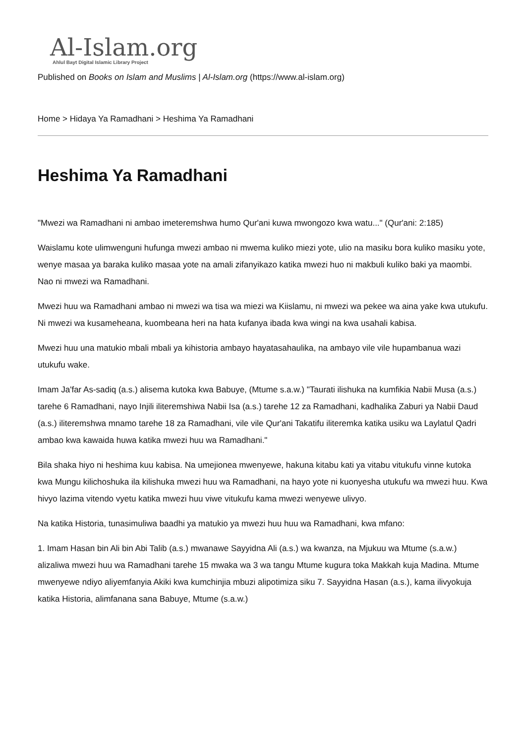Al-Islam.org
Ahlul Bayt Digital Islamic Library Project
Published on Books on Islam and Muslims | Al-Islam.org (https://www.al-islam.org)
Home > Hidaya Ya Ramadhani > Heshima Ya Ramadhani
Heshima Ya Ramadhani
"Mwezi wa Ramadhani ni ambao imeteremshwa humo Qur'ani kuwa mwongozo kwa watu..." (Qur'ani: 2:185)
Waislamu kote ulimwenguni hufunga mwezi ambao ni mwema kuliko miezi yote, ulio na masiku bora kuliko masiku yote, wenye masaa ya baraka kuliko masaa yote na amali zifanyikazo katika mwezi huo ni makbuli kuliko baki ya maombi. Nao ni mwezi wa Ramadhani.
Mwezi huu wa Ramadhani ambao ni mwezi wa tisa wa miezi wa Kiislamu, ni mwezi wa pekee wa aina yake kwa utukufu. Ni mwezi wa kusameheana, kuombeana heri na hata kufanya ibada kwa wingi na kwa usahali kabisa.
Mwezi huu una matukio mbali mbali ya kihistoria ambayo hayatasahaulika, na ambayo vile vile hupambanua wazi utukufu wake.
Imam Ja'far As-sadiq (a.s.) alisema kutoka kwa Babuye, (Mtume s.a.w.) "Taurati ilishuka na kumfikia Nabii Musa (a.s.) tarehe 6 Ramadhani, nayo Injili iliteremshiwa Nabii Isa (a.s.) tarehe 12 za Ramadhani, kadhalika Zaburi ya Nabii Daud (a.s.) iliteremshwa mnamo tarehe 18 za Ramadhani, vile vile Qur'ani Takatifu iliteremka katika usiku wa Laylatul Qadri ambao kwa kawaida huwa katika mwezi huu wa Ramadhani."
Bila shaka hiyo ni heshima kuu kabisa. Na umejionea mwenyewe, hakuna kitabu kati ya vitabu vitukufu vinne kutoka kwa Mungu kilichoshuka ila kilishuka mwezi huu wa Ramadhani, na hayo yote ni kuonyesha utukufu wa mwezi huu. Kwa hivyo lazima vitendo vyetu katika mwezi huu viwe vitukufu kama mwezi wenyewe ulivyo.
Na katika Historia, tunasimuliwa baadhi ya matukio ya mwezi huu huu wa Ramadhani, kwa mfano:
1. Imam Hasan bin Ali bin Abi Talib (a.s.) mwanawe Sayyidna Ali (a.s.) wa kwanza, na Mjukuu wa Mtume (s.a.w.) alizaliwa mwezi huu wa Ramadhani tarehe 15 mwaka wa 3 wa tangu Mtume kugura toka Makkah kuja Madina. Mtume mwenyewe ndiyo aliyemfanyia Akiki kwa kumchinjia mbuzi alipotimiza siku 7. Sayyidna Hasan (a.s.), kama ilivyokuja katika Historia, alimfanana sana Babuye, Mtume (s.a.w.)